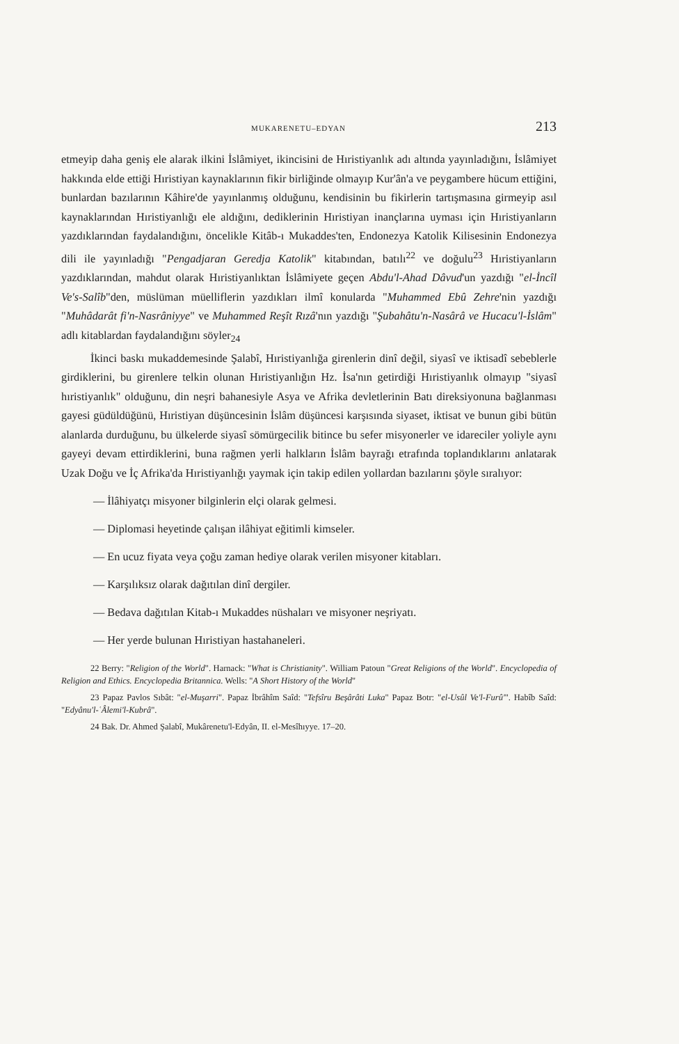MUKARENETU–EDYAN 213
etmeyip daha geniş ele alarak ilkini İslâmiyet, ikincisini de Hıristiyanlık adı altında yayınladığını, İslâmiyet hakkında elde ettiği Hıristiyan kaynaklarının fikir birliğinde olmayıp Kur'ân'a ve peygambere hücum ettiğini, bunlardan bazılarının Kâhire'de yayınlanmış olduğunu, kendisinin bu fikirlerin tartışmasına girmeyip asıl kaynaklarından Hıristiyanlığı ele aldığını, dediklerinin Hıristiyan inançlarına uyması için Hıristiyanların yazdıklarından faydalandığını, öncelikle Kitâb-ı Mukaddes'ten, Endonezya Katolik Kilisesinin Endonezya dili ile yayınladığı "Pengadjaran Geredja Katolik" kitabından, batılı<sup>22</sup> ve doğulu<sup>23</sup> Hıristiyanların yazdıklarından, mahdut olarak Hıristiyanlıktan İslâmiyete geçen Abdu'l-Ahad Dâvud'un yazdığı "el-İncîl Ve's-Salîb"den, müslüman müelliflerin yazdıkları ilmî konularda "Muhammed Ebû Zehre'nin yazdığı "Muhâdarât fi'n-Nasrâniyye" ve Muhammed Reşît Rızâ'nın yazdığı "Şubahâtu'n-Nasârâ ve Hucacu'l-İslâm" adlı kitablardan faydalandığını söyler<sub>24</sub>
İkinci baskı mukaddemesinde Şalabî, Hıristiyanlığa girenlerin dinî değil, siyasî ve iktisadî sebeblerle girdiklerini, bu girenlere telkin olunan Hıristiyanlığın Hz. İsa'nın getirdiği Hıristiyanlık olmayıp "siyasî hıristiyanlık" olduğunu, din neşri bahanesiyle Asya ve Afrika devletlerinin Batı direksiyonuna bağlanması gayesi güdüldüğünü, Hıristiyan düşüncesinin İslâm düşüncesi karşısında siyaset, iktisat ve bunun gibi bütün alanlarda durduğunu, bu ülkelerde siyasî sömürgecilik bitince bu sefer misyonerler ve idareciler yoliyle aynı gayeyi devam ettirdiklerini, buna rağmen yerli halkların İslâm bayrağı etrafında toplandıklarını anlatarak Uzak Doğu ve İç Afrika'da Hıristiyanlığı yaymak için takip edilen yollardan bazılarını şöyle sıralıyor:
— İlâhiyatçı misyoner bilginlerin elçi olarak gelmesi.
— Diplomasi heyetinde çalışan ilâhiyat eğitimli kimseler.
— En ucuz fiyata veya çoğu zaman hediye olarak verilen misyoner kitabları.
— Karşılıksız olarak dağıtılan dinî dergiler.
— Bedava dağıtılan Kitab-ı Mukaddes nüshaları ve misyoner neşriyatı.
— Her yerde bulunan Hıristiyan hastahaneleri.
22 Berry: "Religion of the World". Harnack: "What is Christianity". William Patoun "Great Religions of the World". Encyclopedia of Religion and Ethics. Encyclopedia Britannica. Wells: "A Short History of the World"
23 Papaz Pavlos Sıbât: "el-Muşarri". Papaz İbrâhîm Saîd: "Tefsîru Beşârâti Luka" Papaz Botr: "el-Usûl Ve'l-Furû'". Habîb Saîd: "Edyânu'l-ʿÂlemi'l-Kubrâ".
24 Bak. Dr. Ahmed Şalabî, Mukârenetu'l-Edyân, II. el-Mesîhıyye. 17–20.